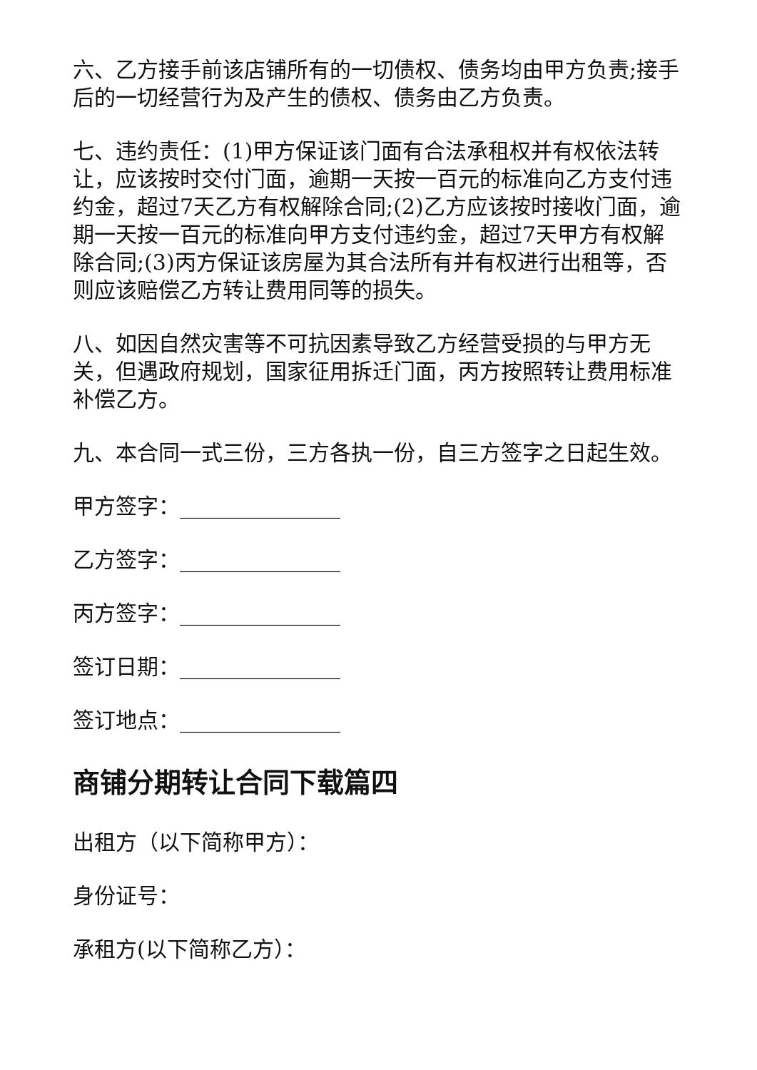六、乙方接手前该店铺所有的一切债权、债务均由甲方负责;接手后的一切经营行为及产生的债权、债务由乙方负责。
七、违约责任：(1)甲方保证该门面有合法承租权并有权依法转让，应该按时交付门面，逾期一天按一百元的标准向乙方支付违约金，超过7天乙方有权解除合同;(2)乙方应该按时接收门面，逾期一天按一百元的标准向甲方支付违约金，超过7天甲方有权解除合同;(3)丙方保证该房屋为其合法所有并有权进行出租等，否则应该赔偿乙方转让费用同等的损失。
八、如因自然灾害等不可抗因素导致乙方经营受损的与甲方无关，但遇政府规划，国家征用拆迁门面，丙方按照转让费用标准补偿乙方。
九、本合同一式三份，三方各执一份，自三方签字之日起生效。
甲方签字：_______________
乙方签字：_______________
丙方签字：_______________
签订日期：_______________
签订地点：_______________
商铺分期转让合同下载篇四
出租方（以下简称甲方）：
身份证号：
承租方(以下简称乙方）：